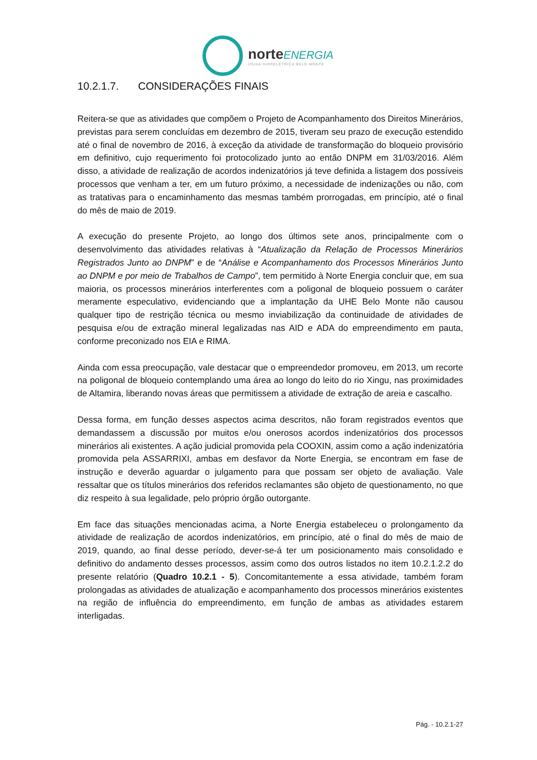norteENERGIA
USINA HIDRELÉTRICA BELO MONTE
10.2.1.7. CONSIDERAÇÕES FINAIS
Reitera-se que as atividades que compõem o Projeto de Acompanhamento dos Direitos Minerários, previstas para serem concluídas em dezembro de 2015, tiveram seu prazo de execução estendido até o final de novembro de 2016, à exceção da atividade de transformação do bloqueio provisório em definitivo, cujo requerimento foi protocolizado junto ao então DNPM em 31/03/2016. Além disso, a atividade de realização de acordos indenizatórios já teve definida a listagem dos possíveis processos que venham a ter, em um futuro próximo, a necessidade de indenizações ou não, com as tratativas para o encaminhamento das mesmas também prorrogadas, em princípio, até o final do mês de maio de 2019.
A execução do presente Projeto, ao longo dos últimos sete anos, principalmente com o desenvolvimento das atividades relativas à “Atualização da Relação de Processos Minerários Registrados Junto ao DNPM” e de “Análise e Acompanhamento dos Processos Minerários Junto ao DNPM e por meio de Trabalhos de Campo”, tem permitido à Norte Energia concluir que, em sua maioria, os processos minerários interferentes com a poligonal de bloqueio possuem o caráter meramente especulativo, evidenciando que a implantação da UHE Belo Monte não causou qualquer tipo de restrição técnica ou mesmo inviabilização da continuidade de atividades de pesquisa e/ou de extração mineral legalizadas nas AID e ADA do empreendimento em pauta, conforme preconizado nos EIA e RIMA.
Ainda com essa preocupação, vale destacar que o empreendedor promoveu, em 2013, um recorte na poligonal de bloqueio contemplando uma área ao longo do leito do rio Xingu, nas proximidades de Altamira, liberando novas áreas que permitissem a atividade de extração de areia e cascalho.
Dessa forma, em função desses aspectos acima descritos, não foram registrados eventos que demandassem a discussão por muitos e/ou onerosos acordos indenizatórios dos processos minerários ali existentes. A ação judicial promovida pela COOXIN, assim como a ação indenizatória promovida pela ASSARRIXI, ambas em desfavor da Norte Energia, se encontram em fase de instrução e deverão aguardar o julgamento para que possam ser objeto de avaliação. Vale ressaltar que os títulos minerários dos referidos reclamantes são objeto de questionamento, no que diz respeito à sua legalidade, pelo próprio órgão outorgante.
Em face das situações mencionadas acima, a Norte Energia estabeleceu o prolongamento da atividade de realização de acordos indenizatórios, em princípio, até o final do mês de maio de 2019, quando, ao final desse período, dever-se-á ter um posicionamento mais consolidado e definitivo do andamento desses processos, assim como dos outros listados no item 10.2.1.2.2 do presente relatório (Quadro 10.2.1 - 5). Concomitantemente a essa atividade, também foram prolongadas as atividades de atualização e acompanhamento dos processos minerários existentes na região de influência do empreendimento, em função de ambas as atividades estarem interligadas.
Pág. - 10.2.1-27